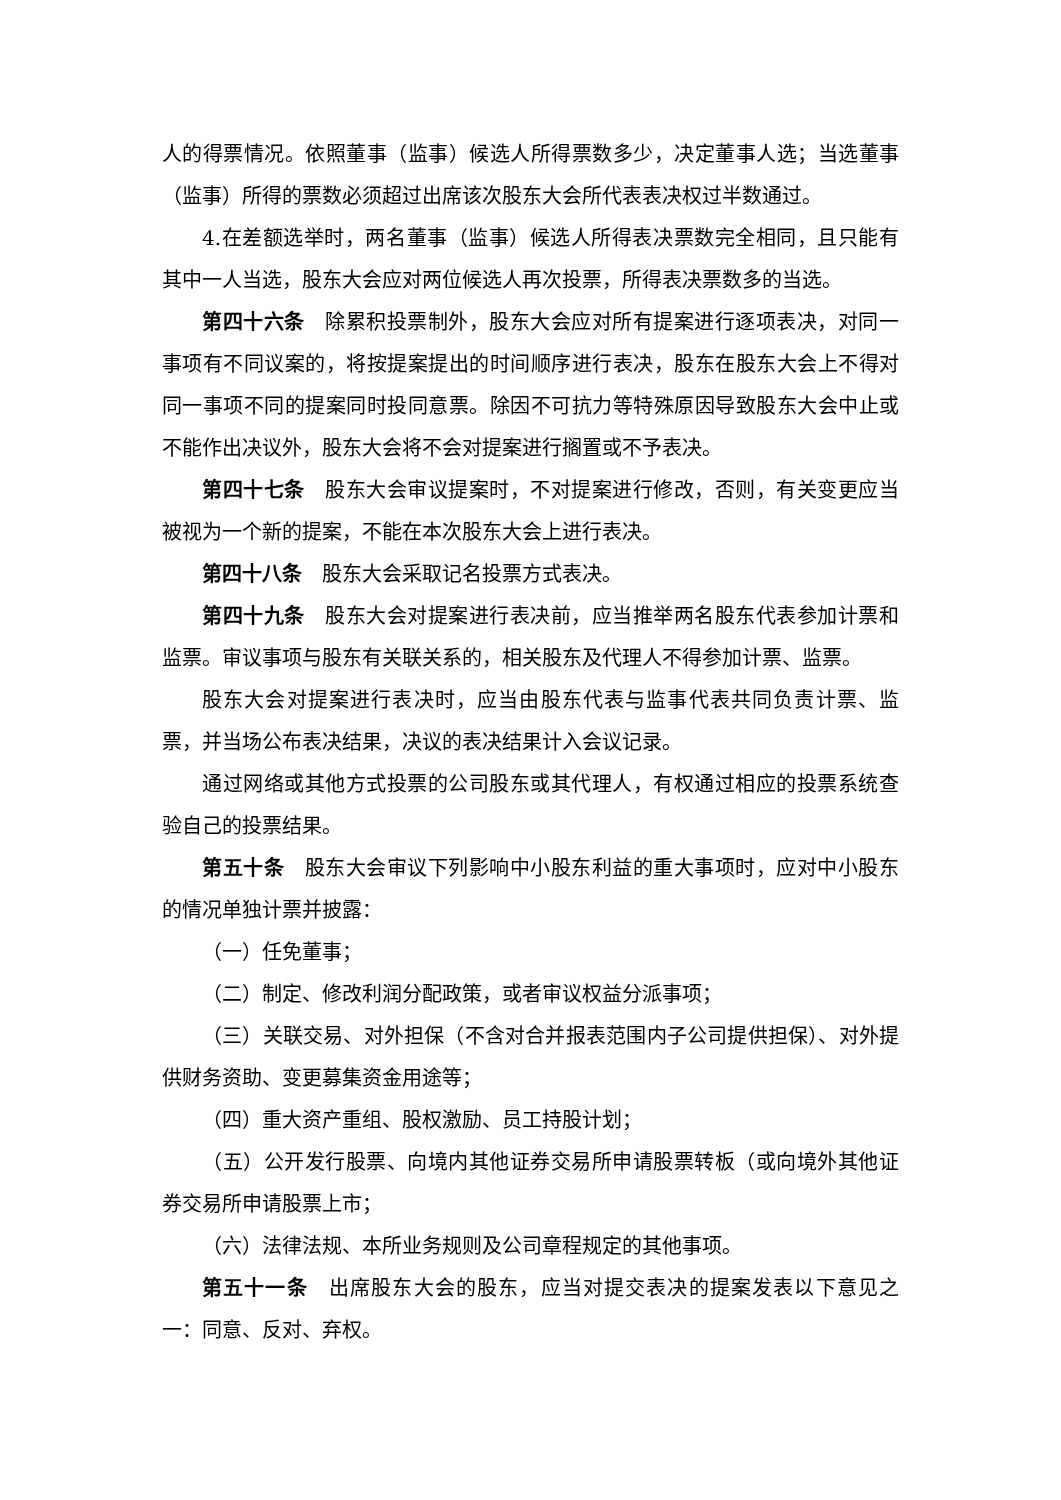人的得票情况。依照董事（监事）候选人所得票数多少，决定董事人选；当选董事（监事）所得的票数必须超过出席该次股东大会所代表表决权过半数通过。
4.在差额选举时，两名董事（监事）候选人所得表决票数完全相同，且只能有其中一人当选，股东大会应对两位候选人再次投票，所得表决票数多的当选。
第四十六条　除累积投票制外，股东大会应对所有提案进行逐项表决，对同一事项有不同议案的，将按提案提出的时间顺序进行表决，股东在股东大会上不得对同一事项不同的提案同时投同意票。除因不可抗力等特殊原因导致股东大会中止或不能作出决议外，股东大会将不会对提案进行搁置或不予表决。
第四十七条　股东大会审议提案时，不对提案进行修改，否则，有关变更应当被视为一个新的提案，不能在本次股东大会上进行表决。
第四十八条　股东大会采取记名投票方式表决。
第四十九条　股东大会对提案进行表决前，应当推举两名股东代表参加计票和监票。审议事项与股东有关联关系的，相关股东及代理人不得参加计票、监票。
股东大会对提案进行表决时，应当由股东代表与监事代表共同负责计票、监票，并当场公布表决结果，决议的表决结果计入会议记录。
通过网络或其他方式投票的公司股东或其代理人，有权通过相应的投票系统查验自己的投票结果。
第五十条　股东大会审议下列影响中小股东利益的重大事项时，应对中小股东的情况单独计票并披露：
（一）任免董事；
（二）制定、修改利润分配政策，或者审议权益分派事项；
（三）关联交易、对外担保（不含对合并报表范围内子公司提供担保）、对外提供财务资助、变更募集资金用途等；
（四）重大资产重组、股权激励、员工持股计划；
（五）公开发行股票、向境内其他证券交易所申请股票转板（或向境外其他证券交易所申请股票上市；
（六）法律法规、本所业务规则及公司章程规定的其他事项。
第五十一条　出席股东大会的股东，应当对提交表决的提案发表以下意见之一：同意、反对、弃权。